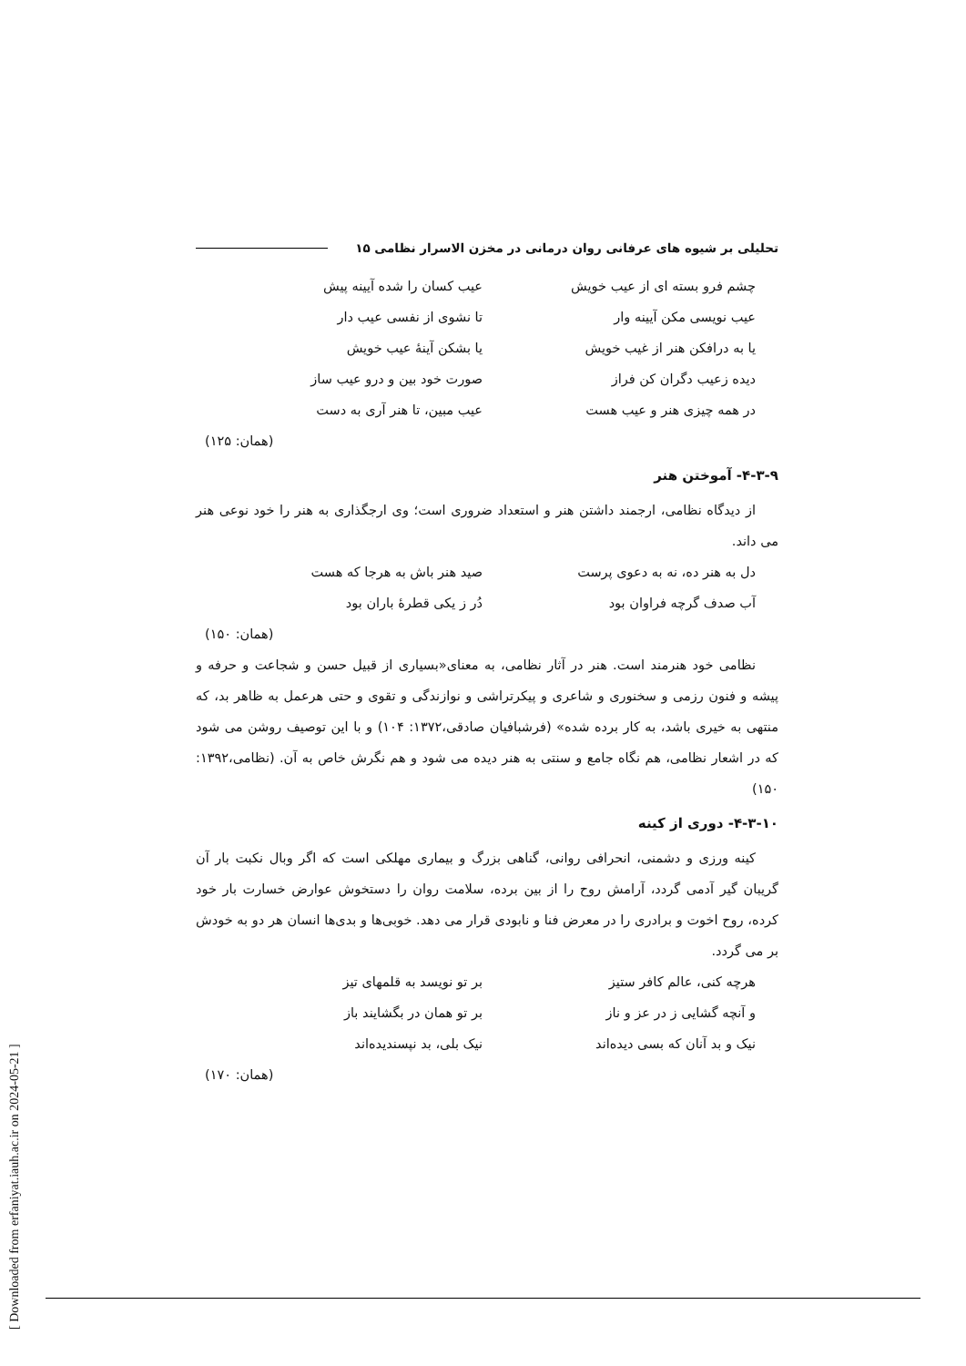تحلیلی بر شیوه های عرفانی روان درمانی در مخزن الاسرار نظامی ۱۵
چشم فرو بسته ای از عیب خویش عیب کسان را شده آیینه پیش
عیب نویسی مکن آیینه وار تا نشوی از نفسی عیب دار
یا به درافکن هنر از غیب خویش یا بشکن آینهٔ عیب خویش
دیده زعیب دگران کن فراز صورت خود بین و درو عیب ساز
در همه چیزی هنر و عیب هست عیب مبین، تا هنر آری به دست
(همان: ۱۲۵)
۴-۳-۹- آموختن هنر
از دیدگاه نظامی، ارجمند داشتن هنر و استعداد ضروری است؛ وی ارجگذاری به هنر را خود نوعی هنر می داند.
دل به هنر ده، نه به دعوی پرست صید هنر باش به هرجا که هست
آب صدف گرچه فراوان بود دُر ز یکی قطرهٔ باران بود
(همان: ۱۵۰)
نظامی خود هنرمند است. هنر در آثار نظامی، به معنای«بسیاری از قبیل حسن و شجاعت و حرفه و پیشه و فنون رزمی و سخنوری و شاعری و پیکرتراشی و نوازندگی و تقوی و حتی هرعمل به ظاهر بد، که منتهی به خیری باشد، به کار برده شده» (فرشبافیان صادقی،۱۳۷۲: ۱۰۴) و با این توصیف روشن می شود که در اشعار نظامی، هم نگاه جامع و سنتی به هنر دیده می شود و هم نگرش خاص به آن. (نظامی،۱۳۹۲: ۱۵۰)
۴-۳-۱۰- دوری از کینه
کینه ورزی و دشمنی، انحرافی روانی، گناهی بزرگ و بیماری مهلکی است که اگر وبال نکبت بار آن گریبان گیر آدمی گردد، آرامش روح را از بین برده، سلامت روان را دستخوش عوارض خسارت بار خود کرده، روح اخوت و برادری را در معرض فنا و نابودی قرار می دهد. خوبی‌ها و بدی‌ها انسان هر دو به خودش بر می گردد.
هرچه کنی، عالم کافر ستیز بر تو نویسد به قلمهای تیز
و آنچه گشایی ز در عز و ناز بر تو همان در بگشایند باز
نیک و بد آنان که بسی دیده‌اند نیک بلی، بد نپسندیده‌اند
(همان: ۱۷۰)
[ Downloaded from erfaniyat.iauh.ac.ir on 2024-05-21 ]